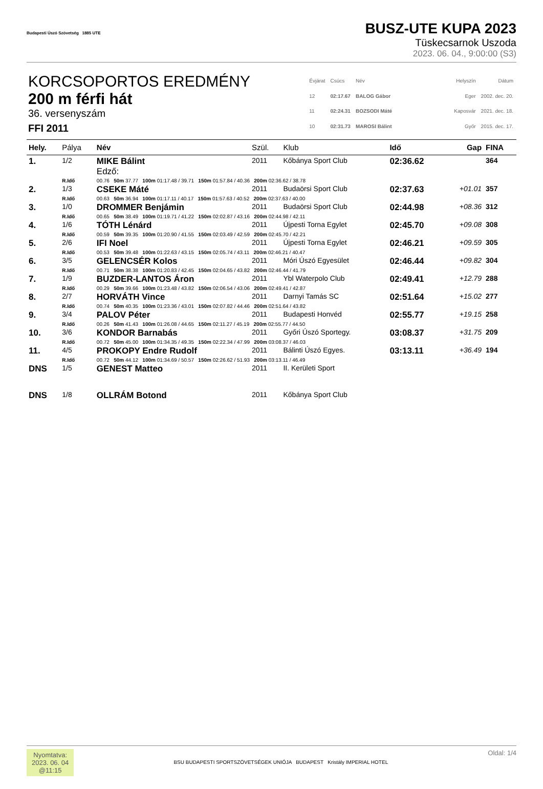Budapesti Úszó Szövetség 1885 UTE
BUSZ-UTE KUPA 2023
Tüskecsarnok Uszoda
2023. 06. 04., 9:00:00 (S3)
KORCSOPORTOS EREDMÉNY
200 m férfi hát
36. versenyszám
FFI 2011
| Évjárat | Csúcs | Név |
| 12 | 02:17.67 | BALOG Gábor |
| 11 | 02:24.31 | BOZSODI Máté |
| 10 | 02:31.73 | MAROSI Bálint |
| Helyszín | Dátum |
| Eger | 2002. dec. 20. |
| Kaposvár | 2021. dec. 18. |
| Győr | 2015. dec. 17. |
| Hely. | Pálya | Név | Szül. | Klub | Idő | Gap | FINA |
| --- | --- | --- | --- | --- | --- | --- | --- |
| 1. | 1/2 | MIKE Bálint Edző: | 2011 | Kőbánya Sport Club | 02:36.62 | | 364 |
| | R.Idő | 00.76 50m 37.77 100m 01:17.48 / 39.71 150m 01:57.84 / 40.36 200m 02:36.62 / 38.78 | | | | | |
| 2. | 1/3 | CSEKE Máté | 2011 | Budaörsi Sport Club | 02:37.63 | +01.01 | 357 |
| | R.Idő | 00.63 50m 36.94 100m 01:17.11 / 40.17 150m 01:57.63 / 40.52 200m 02:37.63 / 40.00 | | | | | |
| 3. | 1/0 | DROMMER Benjámin | 2011 | Budaörsi Sport Club | 02:44.98 | +08.36 | 312 |
| | R.Idő | 00.65 50m 38.49 100m 01:19.71 / 41.22 150m 02:02.87 / 43.16 200m 02:44.98 / 42.11 | | | | | |
| 4. | 1/6 | TÓTH Lénárd | 2011 | Újpesti Torna Egylet | 02:45.70 | +09.08 | 308 |
| | R.Idő | 00.59 50m 39.35 100m 01:20.90 / 41.55 150m 02:03.49 / 42.59 200m 02:45.70 / 42.21 | | | | | |
| 5. | 2/6 | IFI Noel | 2011 | Újpesti Torna Egylet | 02:46.21 | +09.59 | 305 |
| | R.Idő | 00.53 50m 39.48 100m 01:22.63 / 43.15 150m 02:05.74 / 43.11 200m 02:46.21 / 40.47 | | | | | |
| 6. | 3/5 | GELENCSÉR Kolos | 2011 | Móri Úszó Egyesület | 02:46.44 | +09.82 | 304 |
| | R.Idő | 00.71 50m 38.38 100m 01:20.83 / 42.45 150m 02:04.65 / 43.82 200m 02:46.44 / 41.79 | | | | | |
| 7. | 1/9 | BUZDER-LANTOS Áron | 2011 | Ybl Waterpolo Club | 02:49.41 | +12.79 | 288 |
| | R.Idő | 00.29 50m 39.66 100m 01:23.48 / 43.82 150m 02:06.54 / 43.06 200m 02:49.41 / 42.87 | | | | | |
| 8. | 2/7 | HORVÁTH Vince | 2011 | Darnyi Tamás SC | 02:51.64 | +15.02 | 277 |
| | R.Idő | 00.74 50m 40.35 100m 01:23.36 / 43.01 150m 02:07.82 / 44.46 200m 02:51.64 / 43.82 | | | | | |
| 9. | 3/4 | PALOV Péter | 2011 | Budapesti Honvéd | 02:55.77 | +19.15 | 258 |
| | R.Idő | 00.26 50m 41.43 100m 01:26.08 / 44.65 150m 02:11.27 / 45.19 200m 02:55.77 / 44.50 | | | | | |
| 10. | 3/6 | KONDOR Barnabás | 2011 | Győri Úszó Sportegy. | 03:08.37 | +31.75 | 209 |
| | R.Idő | 00.72 50m 45.00 100m 01:34.35 / 49.35 150m 02:22.34 / 47.99 200m 03:08.37 / 46.03 | | | | | |
| 11. | 4/5 | PROKOPY Endre Rudolf | 2011 | Bálinti Úszó Egyes. | 03:13.11 | +36.49 | 194 |
| | R.Idő | 00.72 50m 44.12 100m 01:34.69 / 50.57 150m 02:26.62 / 51.93 200m 03:13.11 / 46.49 | | | | | |
| DNS | 1/5 | GENEST Matteo | 2011 | II. Kerületi Sport | | | |
| DNS | 1/8 | OLLRÁM Botond | 2011 | Kőbánya Sport Club | | | |
Nyomtatva:
2023. 06. 04
@11:15
BSU BUDAPESTI SPORTSZÖVETSÉGEK UNIÓJA BUDAPEST Kristály IMPERIAL HOTEL
Oldal: 1/4